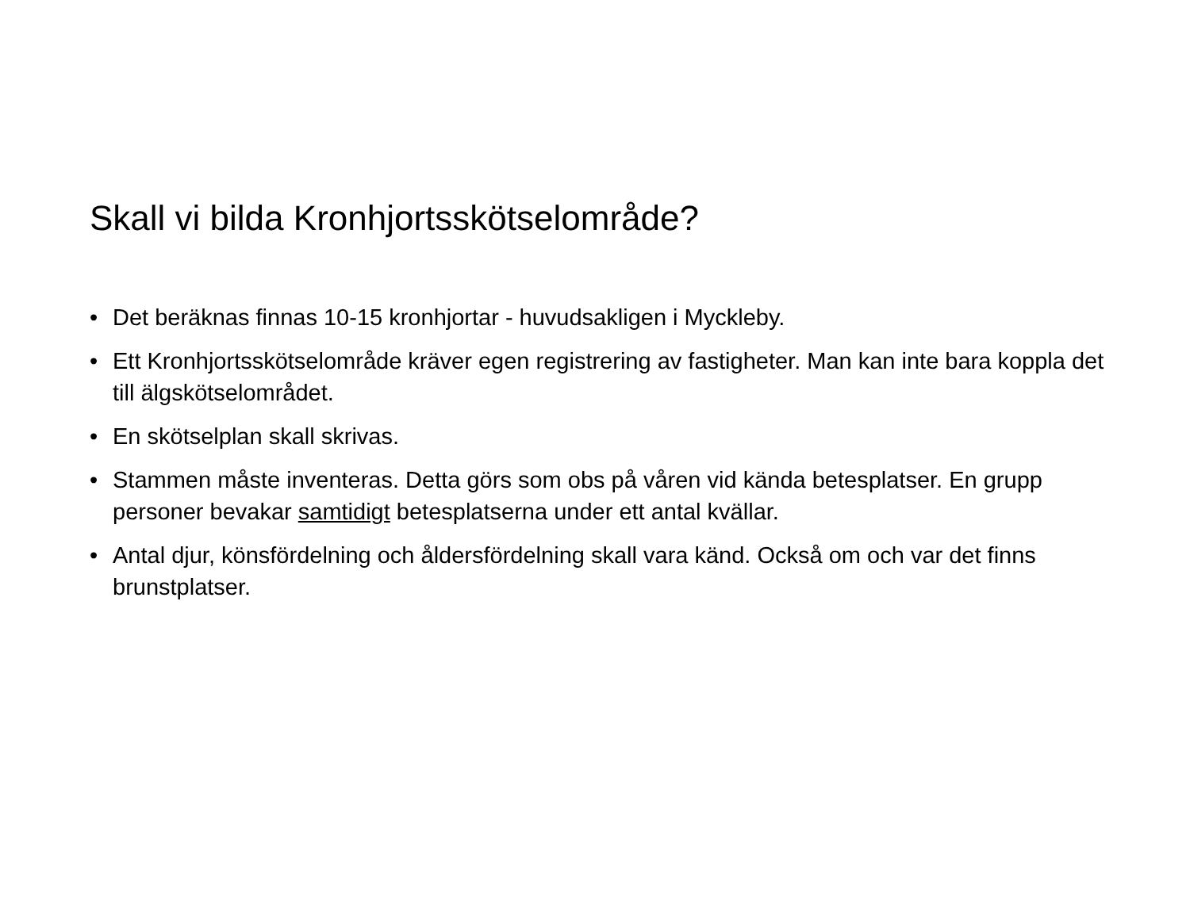Skall vi bilda Kronhjortsskötselområde?
• Det beräknas finnas 10-15 kronhjortar - huvudsakligen i Myckleby.
• Ett Kronhjortsskötselområde kräver egen registrering av fastigheter. Man kan inte bara koppla det till älgskötselområdet.
• En skötselplan skall skrivas.
• Stammen måste inventeras. Detta görs som obs på våren vid kända betesplatser. En grupp personer bevakar samtidigt betesplatserna under ett antal kvällar.
• Antal djur, könsfördelning och åldersfördelning skall vara känd. Också om och var det finns brunstplatser.